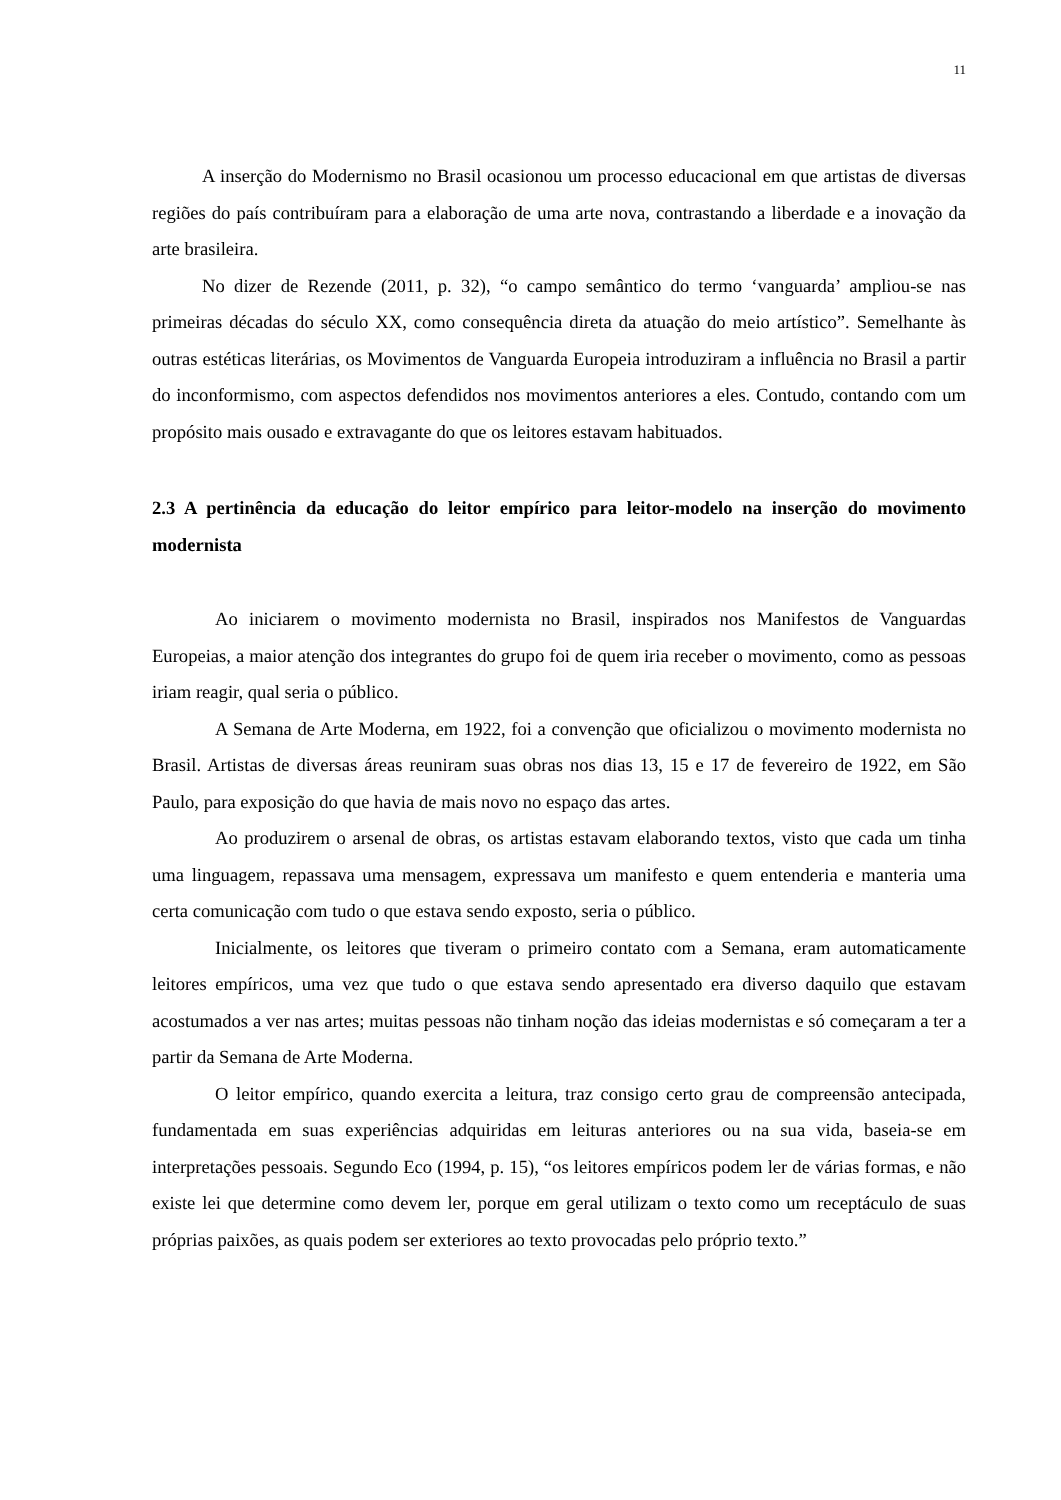11
A inserção do Modernismo no Brasil ocasionou um processo educacional em que artistas de diversas regiões do país contribuíram para a elaboração de uma arte nova, contrastando a liberdade e a inovação da arte brasileira.
No dizer de Rezende (2011, p. 32), “o campo semântico do termo ‘vanguarda’ ampliou-se nas primeiras décadas do século XX, como consequência direta da atuação do meio artístico”. Semelhante às outras estéticas literárias, os Movimentos de Vanguarda Europeia introduziram a influência no Brasil a partir do inconformismo, com aspectos defendidos nos movimentos anteriores a eles. Contudo, contando com um propósito mais ousado e extravagante do que os leitores estavam habituados.
2.3 A pertinência da educação do leitor empírico para leitor-modelo na inserção do movimento modernista
Ao iniciarem o movimento modernista no Brasil, inspirados nos Manifestos de Vanguardas Europeias, a maior atenção dos integrantes do grupo foi de quem iria receber o movimento, como as pessoas iriam reagir, qual seria o público.
A Semana de Arte Moderna, em 1922, foi a convenção que oficializou o movimento modernista no Brasil. Artistas de diversas áreas reuniram suas obras nos dias 13, 15 e 17 de fevereiro de 1922, em São Paulo, para exposição do que havia de mais novo no espaço das artes.
Ao produzirem o arsenal de obras, os artistas estavam elaborando textos, visto que cada um tinha uma linguagem, repassava uma mensagem, expressava um manifesto e quem entenderia e manteria uma certa comunicação com tudo o que estava sendo exposto, seria o público.
Inicialmente, os leitores que tiveram o primeiro contato com a Semana, eram automaticamente leitores empíricos, uma vez que tudo o que estava sendo apresentado era diverso daquilo que estavam acostumados a ver nas artes; muitas pessoas não tinham noção das ideias modernistas e só começaram a ter a partir da Semana de Arte Moderna.
O leitor empírico, quando exercita a leitura, traz consigo certo grau de compreensão antecipada, fundamentada em suas experiências adquiridas em leituras anteriores ou na sua vida, baseia-se em interpretações pessoais. Segundo Eco (1994, p. 15), “os leitores empíricos podem ler de várias formas, e não existe lei que determine como devem ler, porque em geral utilizam o texto como um receptáculo de suas próprias paixões, as quais podem ser exteriores ao texto provocadas pelo próprio texto.”